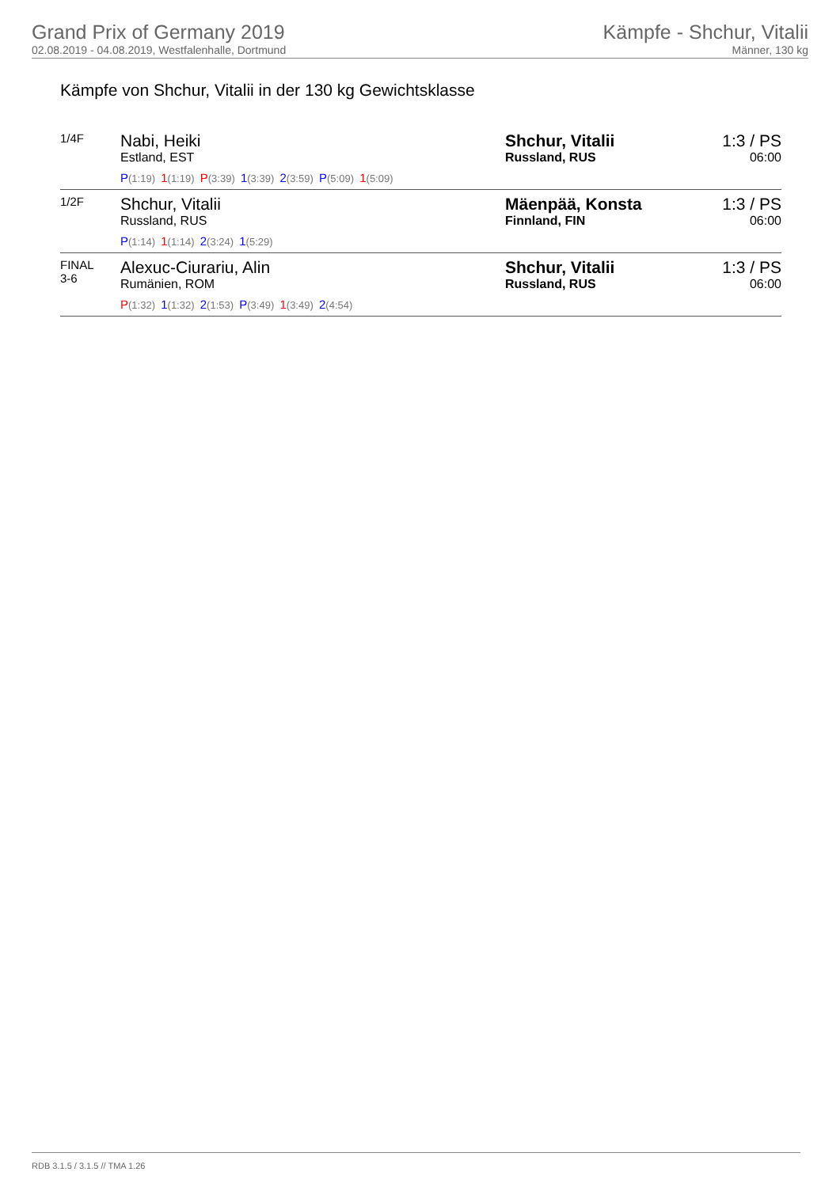Grand Prix of Germany 2019
02.08.2019 - 04.08.2019, Westfalenhalle, Dortmund
Kämpfe - Shchur, Vitalii
Männer, 130 kg
Kämpfe von Shchur, Vitalii in der 130 kg Gewichtsklasse
| 1/4F | Nabi, Heiki Estland, EST P (1:19) 1 (1:19) P (3:39) 1 (3:39) 2 (3:59) P (5:09) 1 (5:09) | Shchur, Vitalii Russland, RUS | 1:3 / PS 06:00 |
| 1/2F | Shchur, Vitalii Russland, RUS P (1:14) 1 (1:14) 2 (3:24) 1 (5:29) | Mäenpää, Konsta Finnland, FIN | 1:3 / PS 06:00 |
| FINAL 3-6 | Alexuc-Ciurariu, Alin Rumänien, ROM P (1:32) 1 (1:32) 2 (1:53) P (3:49) 1 (3:49) 2 (4:54) | Shchur, Vitalii Russland, RUS | 1:3 / PS 06:00 |
RDB 3.1.5 / 3.1.5 // TMA 1.26